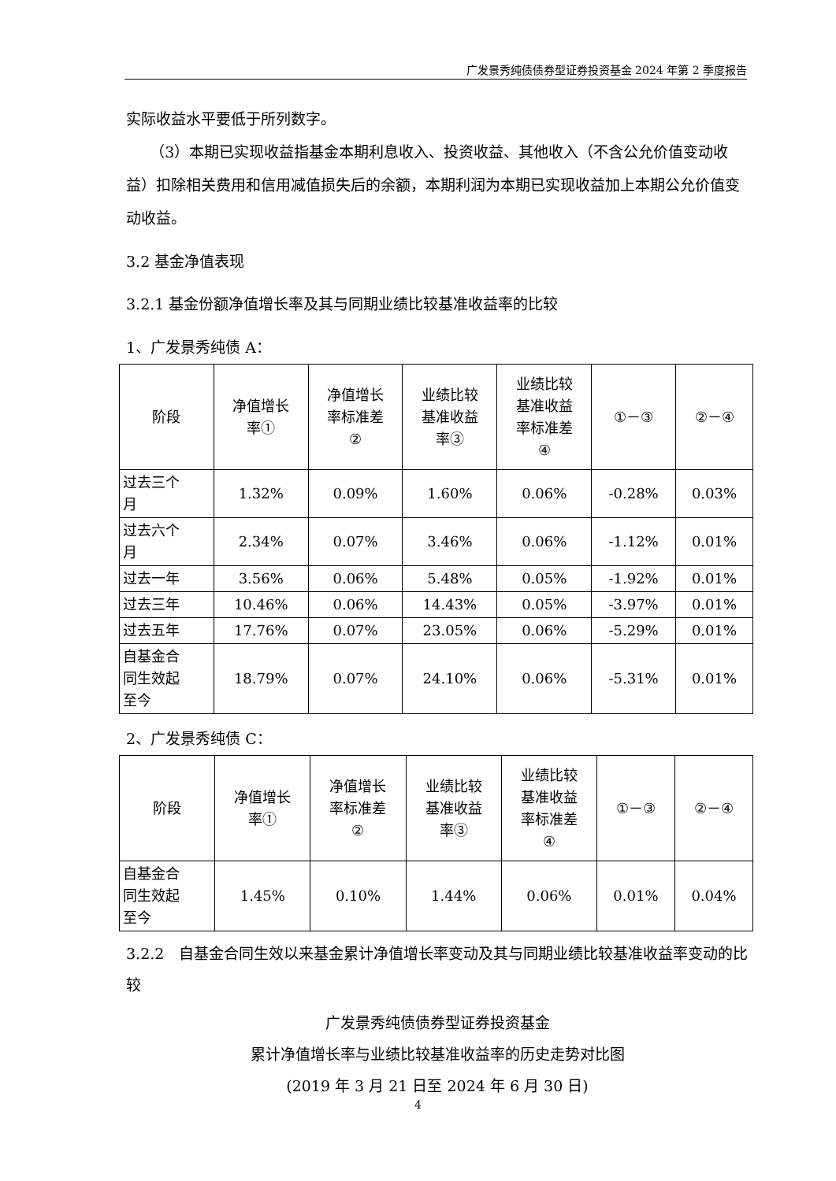广发景秀纯债债券型证券投资基金 2024 年第 2 季度报告
实际收益水平要低于所列数字。
（3）本期已实现收益指基金本期利息收入、投资收益、其他收入（不含公允价值变动收益）扣除相关费用和信用减值损失后的余额，本期利润为本期已实现收益加上本期公允价值变动收益。
3.2 基金净值表现
3.2.1 基金份额净值增长率及其与同期业绩比较基准收益率的比较
1、广发景秀纯债 A：
| 阶段 | 净值增长 率① | 净值增长 率标准差 ② | 业绩比较 基准收益 率③ | 业绩比较 基准收益 率标准差 ④ | ①－③ | ②－④ |
| 过去三个 月 | 1.32% | 0.09% | 1.60% | 0.06% | -0.28% | 0.03% |
| 过去六个 月 | 2.34% | 0.07% | 3.46% | 0.06% | -1.12% | 0.01% |
| 过去一年 | 3.56% | 0.06% | 5.48% | 0.05% | -1.92% | 0.01% |
| 过去三年 | 10.46% | 0.06% | 14.43% | 0.05% | -3.97% | 0.01% |
| 过去五年 | 17.76% | 0.07% | 23.05% | 0.06% | -5.29% | 0.01% |
| 自基金合 同生效起 至今 | 18.79% | 0.07% | 24.10% | 0.06% | -5.31% | 0.01% |
2、广发景秀纯债 C：
| 阶段 | 净值增长 率① | 净值增长 率标准差 ② | 业绩比较 基准收益 率③ | 业绩比较 基准收益 率标准差 ④ | ①－③ | ②－④ |
| 自基金合 同生效起 至今 | 1.45% | 0.10% | 1.44% | 0.06% | 0.01% | 0.04% |
3.2.2　自基金合同生效以来基金累计净值增长率变动及其与同期业绩比较基准收益率变动的比较
广发景秀纯债债券型证券投资基金
累计净值增长率与业绩比较基准收益率的历史走势对比图
(2019 年 3 月 21 日至 2024 年 6 月 30 日)
4